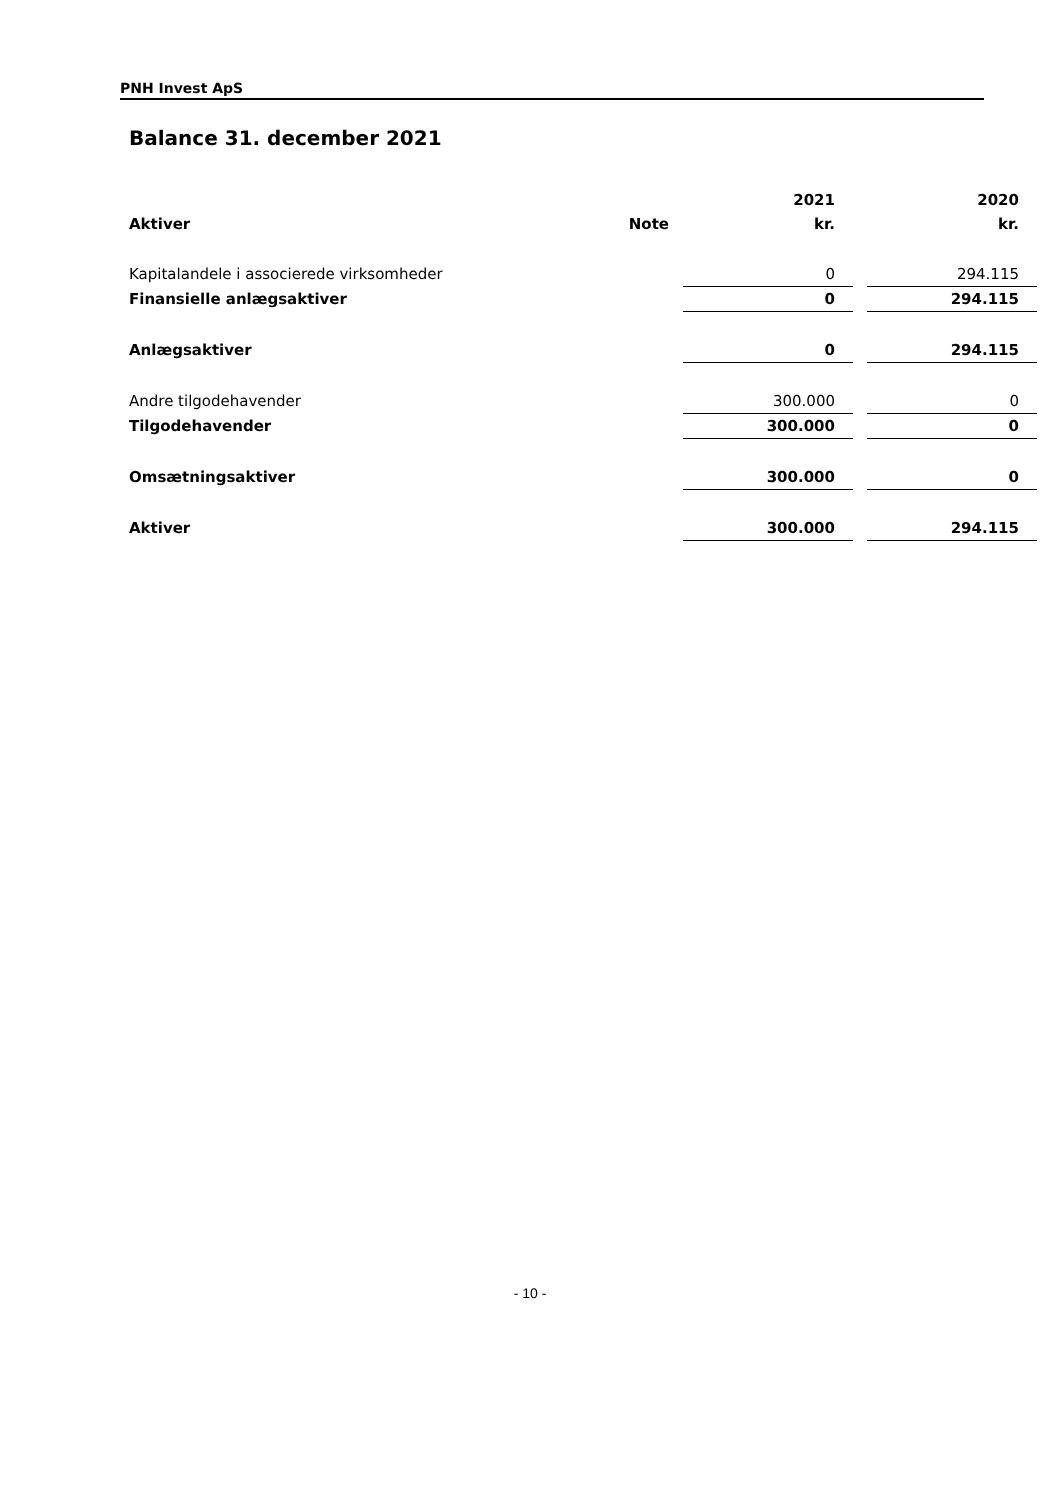PNH Invest ApS
Balance 31. december 2021
| | | | 2021 | | 2020 |
| --- | --- | --- | --- | --- | --- |
| Aktiver | Note | | kr. | | kr. |
| Kapitalandele i associerede virksomheder | | | 0 | | 294.115 |
| Finansielle anlægsaktiver | | | 0 | | 294.115 |
| Anlægsaktiver | | | 0 | | 294.115 |
| Andre tilgodehavender | | | 300.000 | | 0 |
| Tilgodehavender | | | 300.000 | | 0 |
| Omsætningsaktiver | | | 300.000 | | 0 |
| Aktiver | | | 300.000 | | 294.115 |
- 10 -